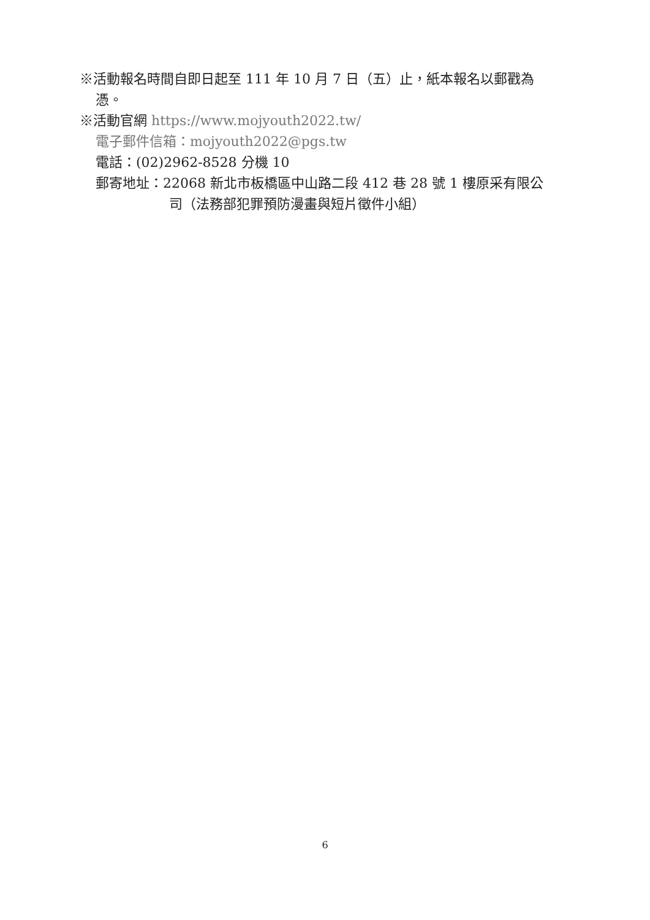※活動報名時間自即日起至 111 年 10 月 7 日（五）止，紙本報名以郵戳為
憑。
※活動官網 https://www.mojyouth2022.tw/
電子郵件信箱：mojyouth2022@pgs.tw
電話：(02)2962-8528 分機 10
郵寄地址：22068 新北市板橋區中山路二段 412 巷 28 號 1 樓原采有限公
司（法務部犯罪預防漫畫與短片徵件小組）
6